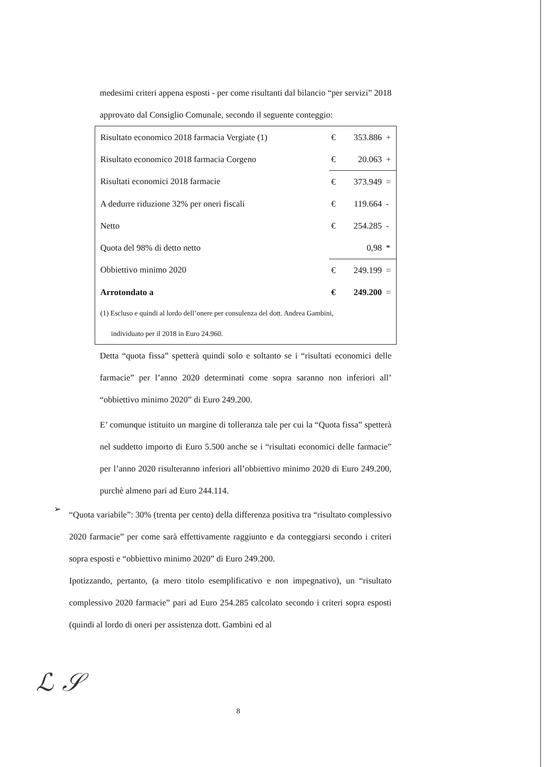medesimi criteri appena esposti - per come risultanti dal bilancio “per servizi” 2018 approvato dal Consiglio Comunale, secondo il seguente conteggio:
| Risultato economico 2018 farmacia Vergiate (1) | € | 353.886 | + |
| Risultato economico 2018 farmacia Corgeno | € | 20.063 | + |
| Risultati economici 2018 farmacie | € | 373.949 | = |
| A dedurre riduzione 32% per oneri fiscali | € | 119.664 | - |
| Netto | € | 254.285 | - |
| Quota del 98% di detto netto | | 0,98 | * |
| Obbiettivo minimo 2020 | € | 249.199 | = |
| Arrotondato a | € | 249.200 | = |
| (1) Escluso e quindi al lordo dell’onere per consulenza del dott. Andrea Gambini, individuato per il 2018 in Euro 24.960. | | | |
Detta “quota fissa” spetterà quindi solo e soltanto se i “risultati economici delle farmacie” per l’anno 2020 determinati come sopra saranno non inferiori all’ “obbiettivo minimo 2020” di Euro 249.200.
E’ comunque istituito un margine di tolleranza tale per cui la “Quota fissa” spetterà nel suddetto importo di Euro 5.500 anche se i “risultati economici delle farmacie” per l’anno 2020 risulteranno inferiori all’obbiettivo minimo 2020 di Euro 249.200, purchè almeno pari ad Euro 244.114.
➢
“Quota variabile”: 30% (trenta per cento) della differenza positiva tra “risultato complessivo 2020 farmacie” per come sarà effettivamente raggiunto e da conteggiarsi secondo i criteri sopra esposti e “obbiettivo minimo 2020” di Euro 249.200.
Ipotizzando, pertanto, (a mero titolo esemplificativo e non impegnativo), un “risultato complessivo 2020 farmacie” pari ad Euro 254.285 calcolato secondo i criteri sopra esposti (quindi al lordo di oneri per assistenza dott. Gambini ed al
ℒ 𝒮
8